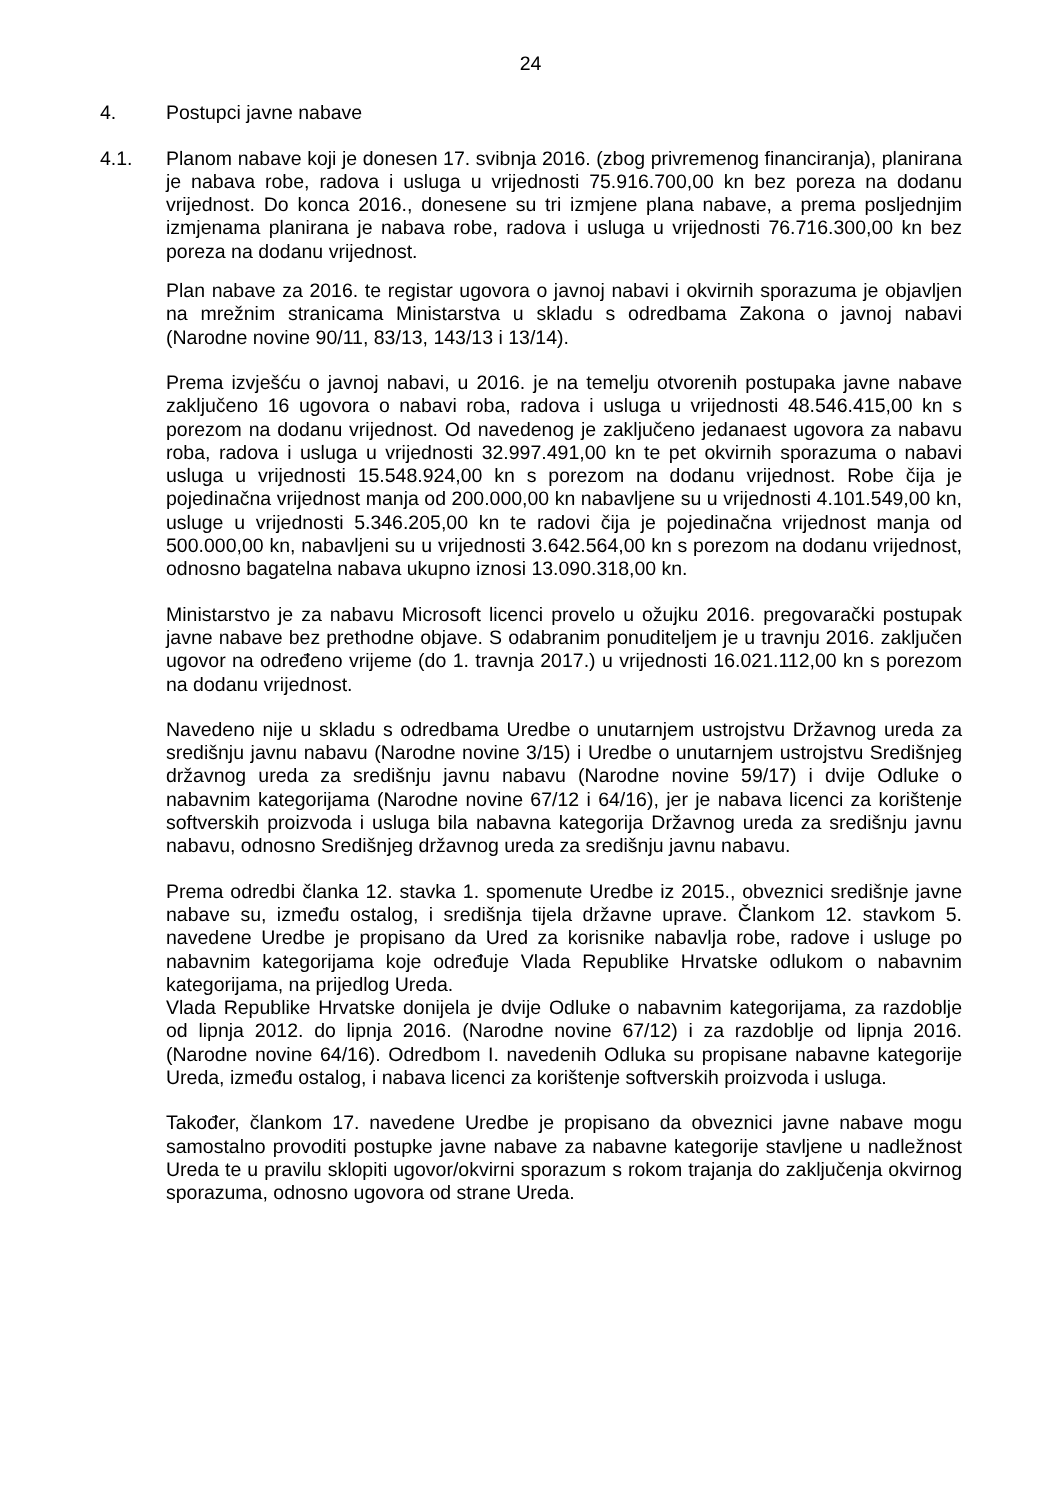24
4. Postupci javne nabave
4.1. Planom nabave koji je donesen 17. svibnja 2016. (zbog privremenog financiranja), planirana je nabava robe, radova i usluga u vrijednosti 75.916.700,00 kn bez poreza na dodanu vrijednost. Do konca 2016., donesene su tri izmjene plana nabave, a prema posljednjim izmjenama planirana je nabava robe, radova i usluga u vrijednosti 76.716.300,00 kn bez poreza na dodanu vrijednost.
Plan nabave za 2016. te registar ugovora o javnoj nabavi i okvirnih sporazuma je objavljen na mrežnim stranicama Ministarstva u skladu s odredbama Zakona o javnoj nabavi (Narodne novine 90/11, 83/13, 143/13 i 13/14).
Prema izvješću o javnoj nabavi, u 2016. je na temelju otvorenih postupaka javne nabave zaključeno 16 ugovora o nabavi roba, radova i usluga u vrijednosti 48.546.415,00 kn s porezom na dodanu vrijednost. Od navedenog je zaključeno jedanaest ugovora za nabavu roba, radova i usluga u vrijednosti 32.997.491,00 kn te pet okvirnih sporazuma o nabavi usluga u vrijednosti 15.548.924,00 kn s porezom na dodanu vrijednost. Robe čija je pojedinačna vrijednost manja od 200.000,00 kn nabavljene su u vrijednosti 4.101.549,00 kn, usluge u vrijednosti 5.346.205,00 kn te radovi čija je pojedinačna vrijednost manja od 500.000,00 kn, nabavljeni su u vrijednosti 3.642.564,00 kn s porezom na dodanu vrijednost, odnosno bagatelna nabava ukupno iznosi 13.090.318,00 kn.
Ministarstvo je za nabavu Microsoft licenci provelo u ožujku 2016. pregovarački postupak javne nabave bez prethodne objave. S odabranim ponuditeljem je u travnju 2016. zaključen ugovor na određeno vrijeme (do 1. travnja 2017.) u vrijednosti 16.021.112,00 kn s porezom na dodanu vrijednost.
Navedeno nije u skladu s odredbama Uredbe o unutarnjem ustrojstvu Državnog ureda za središnju javnu nabavu (Narodne novine 3/15) i Uredbe o unutarnjem ustrojstvu Središnjeg državnog ureda za središnju javnu nabavu (Narodne novine 59/17) i dvije Odluke o nabavnim kategorijama (Narodne novine 67/12 i 64/16), jer je nabava licenci za korištenje softverskih proizvoda i usluga bila nabavna kategorija Državnog ureda za središnju javnu nabavu, odnosno Središnjeg državnog ureda za središnju javnu nabavu.
Prema odredbi članka 12. stavka 1. spomenute Uredbe iz 2015., obveznici središnje javne nabave su, između ostalog, i središnja tijela državne uprave. Člankom 12. stavkom 5. navedene Uredbe je propisano da Ured za korisnike nabavlja robe, radove i usluge po nabavnim kategorijama koje određuje Vlada Republike Hrvatske odlukom o nabavnim kategorijama, na prijedlog Ureda.
Vlada Republike Hrvatske donijela je dvije Odluke o nabavnim kategorijama, za razdoblje od lipnja 2012. do lipnja 2016. (Narodne novine 67/12) i za razdoblje od lipnja 2016. (Narodne novine 64/16). Odredbom I. navedenih Odluka su propisane nabavne kategorije Ureda, između ostalog, i nabava licenci za korištenje softverskih proizvoda i usluga.
Također, člankom 17. navedene Uredbe je propisano da obveznici javne nabave mogu samostalno provoditi postupke javne nabave za nabavne kategorije stavljene u nadležnost Ureda te u pravilu sklopiti ugovor/okvirni sporazum s rokom trajanja do zaključenja okvirnog sporazuma, odnosno ugovora od strane Ureda.